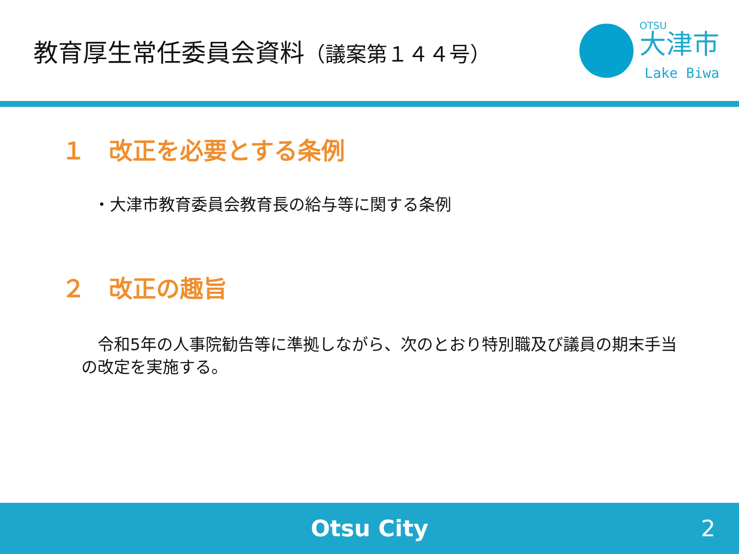教育厚生常任委員会資料（議案第１４４号）
OTSU
大津市
Lake Biwa
１　改正を必要とする条例
・大津市教育委員会教育長の給与等に関する条例
２　改正の趣旨
　令和5年の人事院勧告等に準拠しながら、次のとおり特別職及び議員の期末手当の改定を実施する。
Otsu City 2